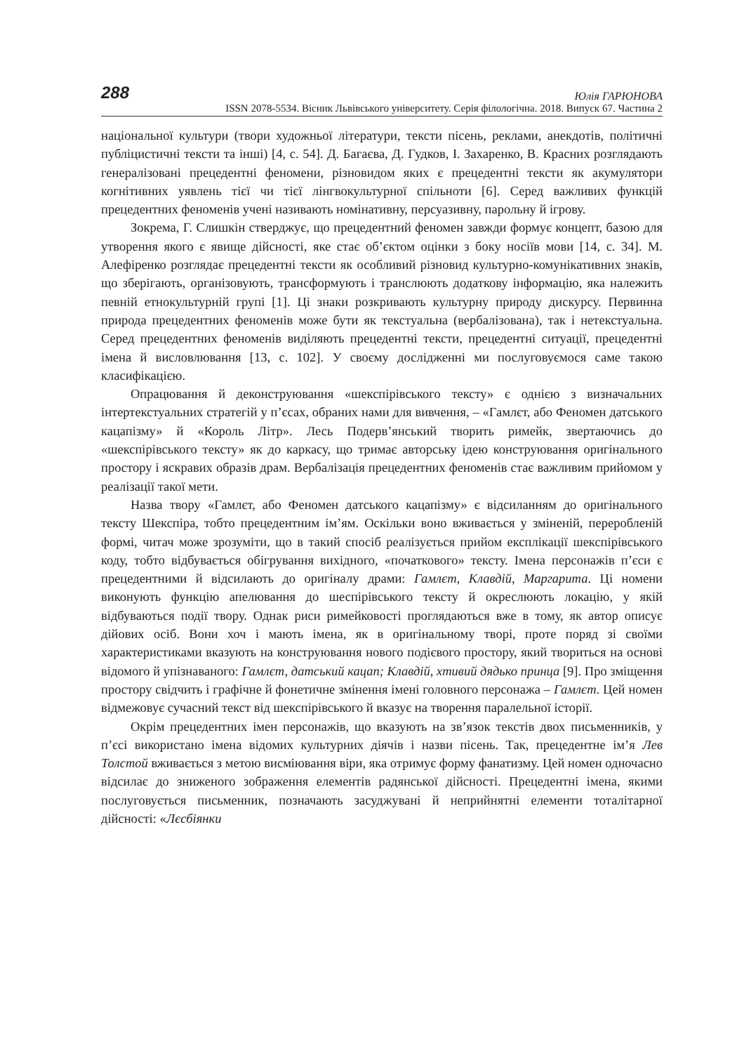288 Юлія ГАРЮНОВА
ISSN 2078-5534. Вісник Львівського університету. Серія філологічна. 2018. Випуск 67. Частина 2
національної культури (твори художньої літератури, тексти пісень, реклами, анекдотів, політичні публіцистичні тексти та інші) [4, с. 54]. Д. Багаєва, Д. Гудков, І. Захаренко, В. Красних розглядають генералізовані прецедентні феномени, різновидом яких є прецедентні тексти як акумулятори когнітивних уявлень тієї чи тієї лінгвокультурної спільноти [6]. Серед важливих функцій прецедентних феноменів учені називають номінативну, персуазивну, парольну й ігрову.
Зокрема, Г. Слишкін стверджує, що прецедентний феномен завжди формує концепт, базою для утворення якого є явище дійсності, яке стає об’єктом оцінки з боку носіїв мови [14, с. 34]. М. Алефіренко розглядає прецедентні тексти як особливий різновид культурно-комунікативних знаків, що зберігають, організовують, трансформують і транслюють додаткову інформацію, яка належить певній етнокультурній групі [1]. Ці знаки розкривають культурну природу дискурсу. Первинна природа прецедентних феноменів може бути як текстуальна (вербалізована), так і нетекстуальна. Серед прецедентних феноменів виділяють прецедентні тексти, прецедентні ситуації, прецедентні імена й висловлювання [13, с. 102]. У своєму дослідженні ми послуговуємося саме такою класифікацією.
Опрацювання й деконструювання «шекспірівського тексту» є однією з визначальних інтертекстуальних стратегій у п’єсах, обраних нами для вивчення, – «Гамлєт, або Феномен датського кацапізму» й «Король Літр». Лесь Подерв’янський творить римейк, звертаючись до «шекспірівського тексту» як до каркасу, що тримає авторську ідею конструювання оригінального простору і яскравих образів драм. Вербалізація прецедентних феноменів стає важливим прийомом у реалізації такої мети.
Назва твору «Гамлєт, або Феномен датського кацапізму» є відсиланням до оригінального тексту Шекспіра, тобто прецедентним ім’ям. Оскільки воно вживається у зміненій, переробленій формі, читач може зрозуміти, що в такий спосіб реалізується прийом експлікації шекспірівського коду, тобто відбувається обігрування вихідного, «початкового» тексту. Імена персонажів п’єси є прецедентними й відсилають до оригіналу драми: Гамлєт, Клавдій, Маргарита. Ці номени виконують функцію апелювання до шеспірівського тексту й окреслюють локацію, у якій відбуваються події твору. Однак риси римейковості проглядаються вже в тому, як автор описує дійових осіб. Вони хоч і мають імена, як в оригінальному творі, проте поряд зі своїми характеристиками вказують на конструювання нового подієвого простору, який твориться на основі відомого й упізнаваного: Гамлєт, датський кацап; Клавдій, хтивий дядько принца [9]. Про зміщення простору свідчить і графічне й фонетичне змінення імені головного персонажа – Гамлєт. Цей номен відмежовує сучасний текст від шекспірівського й вказує на творення паралельної історії.
Окрім прецедентних імен персонажів, що вказують на зв’язок текстів двох письменників, у п’єсі використано імена відомих культурних діячів і назви пісень. Так, прецедентне ім’я Лев Толстой вживається з метою висміювання віри, яка отримує форму фанатизму. Цей номен одночасно відсилає до зниженого зображення елементів радянської дійсності. Прецедентні імена, якими послуговується письменник, позначають засуджувані й неприйнятні елементи тоталітарної дійсності: «Лєсбіянки